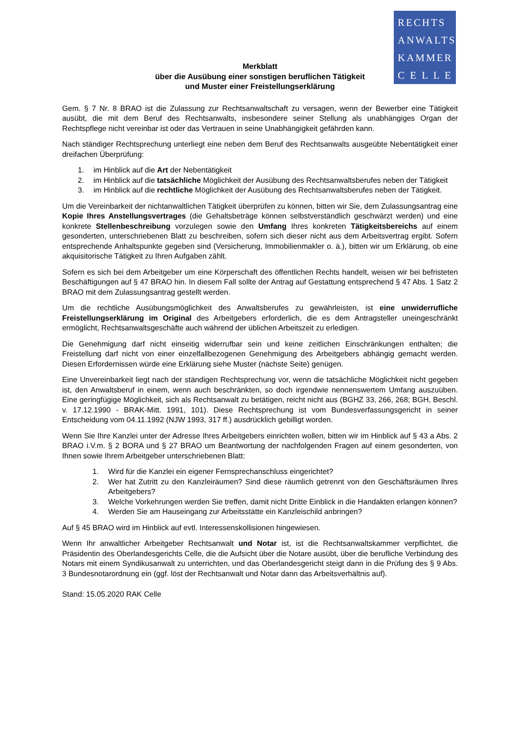RECHTS
ANWALTS
KAMMER
C E L L E
Merkblatt
über die Ausübung einer sonstigen beruflichen Tätigkeit
und Muster einer Freistellungserklärung
Gem. § 7 Nr. 8 BRAO ist die Zulassung zur Rechtsanwaltschaft zu versagen, wenn der Bewerber eine Tätigkeit ausübt, die mit dem Beruf des Rechtsanwalts, insbesondere seiner Stellung als unabhängiges Organ der Rechtspflege nicht vereinbar ist oder das Vertrauen in seine Unabhängigkeit gefährden kann.
Nach ständiger Rechtsprechung unterliegt eine neben dem Beruf des Rechtsanwalts ausgeübte Nebentätigkeit einer dreifachen Überprüfung:
1. im Hinblick auf die Art der Nebentätigkeit
2. im Hinblick auf die tatsächliche Möglichkeit der Ausübung des Rechtsanwaltsberufes neben der Tätigkeit
3. im Hinblick auf die rechtliche Möglichkeit der Ausübung des Rechtsanwaltsberufes neben der Tätigkeit.
Um die Vereinbarkeit der nichtanwaltlichen Tätigkeit überprüfen zu können, bitten wir Sie, dem Zulassungsantrag eine Kopie Ihres Anstellungsvertrages (die Gehaltsbeträge können selbstverständlich geschwärzt werden) und eine konkrete Stellenbeschreibung vorzulegen sowie den Umfang Ihres konkreten Tätigkeitsbereichs auf einem gesonderten, unterschriebenen Blatt zu beschreiben, sofern sich dieser nicht aus dem Arbeitsvertrag ergibt. Sofern entsprechende Anhaltspunkte gegeben sind (Versicherung, Immobilienmakler o. ä.), bitten wir um Erklärung, ob eine akquisitorische Tätigkeit zu Ihren Aufgaben zählt.
Sofern es sich bei dem Arbeitgeber um eine Körperschaft des öffentlichen Rechts handelt, weisen wir bei befristeten Beschäftigungen auf § 47 BRAO hin. In diesem Fall sollte der Antrag auf Gestattung entsprechend § 47 Abs. 1 Satz 2 BRAO mit dem Zulassungsantrag gestellt werden.
Um die rechtliche Ausübungsmöglichkeit des Anwaltsberufes zu gewährleisten, ist eine unwiderrufliche Freistellungserklärung im Original des Arbeitgebers erforderlich, die es dem Antragsteller uneingeschränkt ermöglicht, Rechtsanwaltsgeschäfte auch während der üblichen Arbeitszeit zu erledigen.
Die Genehmigung darf nicht einseitig widerrufbar sein und keine zeitlichen Einschränkungen enthalten; die Freistellung darf nicht von einer einzelfallbezogenen Genehmigung des Arbeitgebers abhängig gemacht werden. Diesen Erfordernissen würde eine Erklärung siehe Muster (nächste Seite) genügen.
Eine Unvereinbarkeit liegt nach der ständigen Rechtsprechung vor, wenn die tatsächliche Möglichkeit nicht gegeben ist, den Anwaltsberuf in einem, wenn auch beschränkten, so doch irgendwie nennenswertem Umfang auszuüben. Eine geringfügige Möglichkeit, sich als Rechtsanwalt zu betätigen, reicht nicht aus (BGHZ 33, 266, 268; BGH, Beschl. v. 17.12.1990 - BRAK-Mitt. 1991, 101). Diese Rechtsprechung ist vom Bundesverfassungsgericht in seiner Entscheidung vom 04.11.1992 (NJW 1993, 317 ff.) ausdrücklich gebilligt worden.
Wenn Sie Ihre Kanzlei unter der Adresse Ihres Arbeitgebers einrichten wollen, bitten wir im Hinblick auf § 43 a Abs. 2 BRAO i.V.m. § 2 BORA und § 27 BRAO um Beantwortung der nachfolgenden Fragen auf einem gesonderten, von Ihnen sowie Ihrem Arbeitgeber unterschriebenen Blatt:
1. Wird für die Kanzlei ein eigener Fernsprechanschluss eingerichtet?
2. Wer hat Zutritt zu den Kanzleiräumen? Sind diese räumlich getrennt von den Geschäftsräumen Ihres Arbeitgebers?
3. Welche Vorkehrungen werden Sie treffen, damit nicht Dritte Einblick in die Handakten erlangen können?
4. Werden Sie am Hauseingang zur Arbeitsstätte ein Kanzleischild anbringen?
Auf § 45 BRAO wird im Hinblick auf evtl. Interessenskollisionen hingewiesen.
Wenn Ihr anwaltlicher Arbeitgeber Rechtsanwalt und Notar ist, ist die Rechtsanwaltskammer verpflichtet, die Präsidentin des Oberlandesgerichts Celle, die die Aufsicht über die Notare ausübt, über die berufliche Verbindung des Notars mit einem Syndikusanwalt zu unterrichten, und das Oberlandesgericht steigt dann in die Prüfung des § 9 Abs. 3 Bundesnotarordnung ein (ggf. löst der Rechtsanwalt und Notar dann das Arbeitsverhältnis auf).
Stand: 15.05.2020 RAK Celle